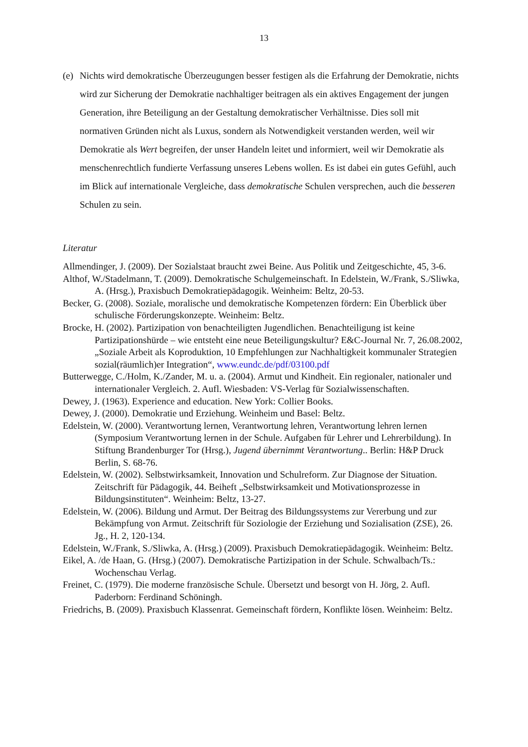13
(e) Nichts wird demokratische Überzeugungen besser festigen als die Erfahrung der Demokratie, nichts wird zur Sicherung der Demokratie nachhaltiger beitragen als ein aktives Engagement der jungen Generation, ihre Beteiligung an der Gestaltung demokratischer Verhältnisse. Dies soll mit normativen Gründen nicht als Luxus, sondern als Notwendigkeit verstanden werden, weil wir Demokratie als Wert begreifen, der unser Handeln leitet und informiert, weil wir Demokratie als menschenrechtlich fundierte Verfassung unseres Lebens wollen. Es ist dabei ein gutes Gefühl, auch im Blick auf internationale Vergleiche, dass demokratische Schulen versprechen, auch die besseren Schulen zu sein.
Literatur
Allmendinger, J. (2009). Der Sozialstaat braucht zwei Beine. Aus Politik und Zeitgeschichte, 45, 3-6.
Althof, W./Stadelmann, T. (2009). Demokratische Schulgemeinschaft. In Edelstein, W./Frank, S./Sliwka, A. (Hrsg.), Praxisbuch Demokratiepädagogik. Weinheim: Beltz, 20-53.
Becker, G. (2008). Soziale, moralische und demokratische Kompetenzen fördern: Ein Überblick über schulische Förderungskonzepte. Weinheim: Beltz.
Brocke, H. (2002). Partizipation von benachteiligten Jugendlichen. Benachteiligung ist keine Partizipationshürde – wie entsteht eine neue Beteiligungskultur? E&C-Journal Nr. 7, 26.08.2002, „Soziale Arbeit als Koproduktion, 10 Empfehlungen zur Nachhaltigkeit kommunaler Strategien sozial(räumlich)er Integration“, www.eundc.de/pdf/03100.pdf
Butterwegge, C./Holm, K./Zander, M. u. a. (2004). Armut und Kindheit. Ein regionaler, nationaler und internationaler Vergleich. 2. Aufl. Wiesbaden: VS-Verlag für Sozialwissenschaften.
Dewey, J. (1963). Experience and education. New York: Collier Books.
Dewey, J. (2000). Demokratie und Erziehung. Weinheim und Basel: Beltz.
Edelstein, W. (2000). Verantwortung lernen, Verantwortung lehren, Verantwortung lehren lernen (Symposium Verantwortung lernen in der Schule. Aufgaben für Lehrer und Lehrerbildung). In Stiftung Brandenburger Tor (Hrsg.), Jugend übernimmt Verantwortung.. Berlin: H&P Druck Berlin, S. 68-76.
Edelstein, W. (2002). Selbstwirksamkeit, Innovation und Schulreform. Zur Diagnose der Situation. Zeitschrift für Pädagogik, 44. Beiheft „Selbstwirksamkeit und Motivationsprozesse in Bildungsinstituten“. Weinheim: Beltz, 13-27.
Edelstein, W. (2006). Bildung und Armut. Der Beitrag des Bildungssystems zur Vererbung und zur Bekämpfung von Armut. Zeitschrift für Soziologie der Erziehung und Sozialisation (ZSE), 26. Jg., H. 2, 120-134.
Edelstein, W./Frank, S./Sliwka, A. (Hrsg.) (2009). Praxisbuch Demokratiepädagogik. Weinheim: Beltz.
Eikel, A. /de Haan, G. (Hrsg.) (2007). Demokratische Partizipation in der Schule. Schwalbach/Ts.: Wochenschau Verlag.
Freinet, C. (1979). Die moderne französische Schule. Übersetzt und besorgt von H. Jörg, 2. Aufl. Paderborn: Ferdinand Schöningh.
Friedrichs, B. (2009). Praxisbuch Klassenrat. Gemeinschaft fördern, Konflikte lösen. Weinheim: Beltz.